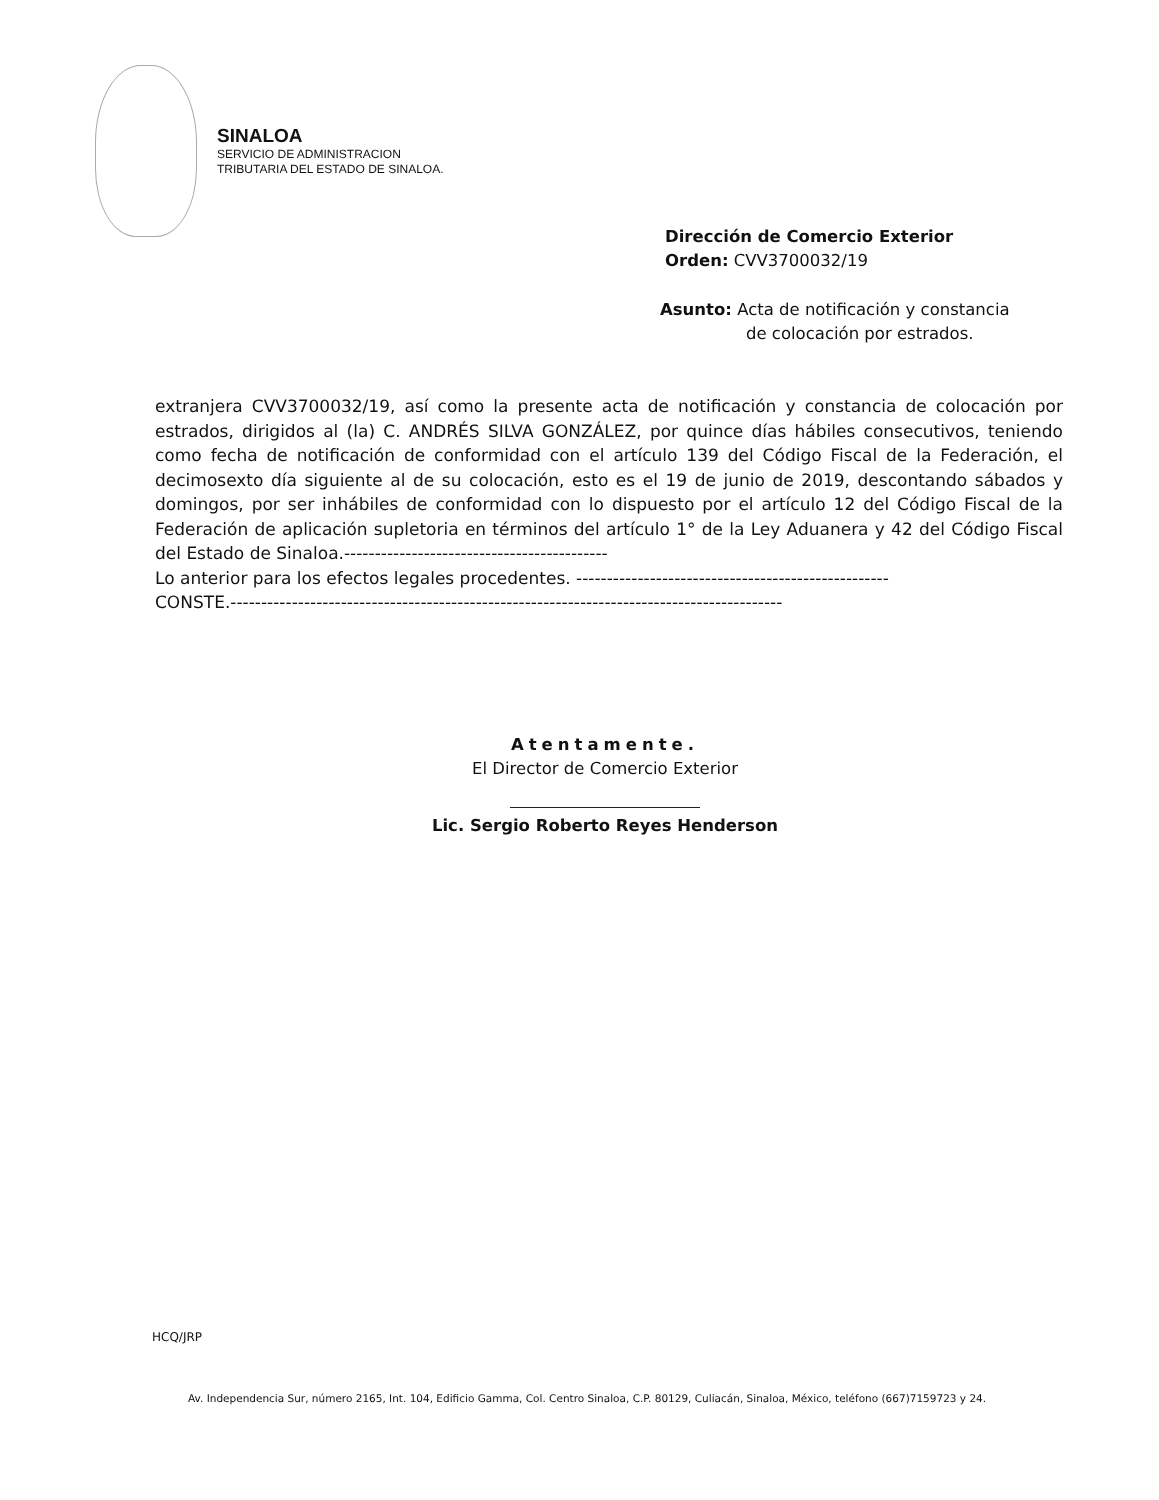SINALOA
SERVICIO DE ADMINISTRACION
TRIBUTARIA DEL ESTADO DE SINALOA.
Dirección de Comercio Exterior
Orden: CVV3700032/19
Asunto: Acta de notificación y constancia
de colocación por estrados.
extranjera CVV3700032/19, así como la presente acta de notificación y constancia de colocación por estrados, dirigidos al (la) C. ANDRÉS SILVA GONZÁLEZ, por quince días hábiles consecutivos, teniendo como fecha de notificación de conformidad con el artículo 139 del Código Fiscal de la Federación, el decimosexto día siguiente al de su colocación, esto es el 19 de junio de 2019, descontando sábados y domingos, por ser inhábiles de conformidad con lo dispuesto por el artículo 12 del Código Fiscal de la Federación de aplicación supletoria en términos del artículo 1° de la Ley Aduanera y 42 del Código Fiscal del Estado de Sinaloa.-------------------------------------------
Lo anterior para los efectos legales procedentes. ---------------------------------------------------
CONSTE.------------------------------------------------------------------------------------------
Atentamente.
El Director de Comercio Exterior
Lic. Sergio Roberto Reyes Henderson
HCQ/JRP
Av. Independencia Sur, número 2165, Int. 104, Edificio Gamma, Col. Centro Sinaloa, C.P. 80129, Culiacán, Sinaloa, México, teléfono (667)7159723 y 24.